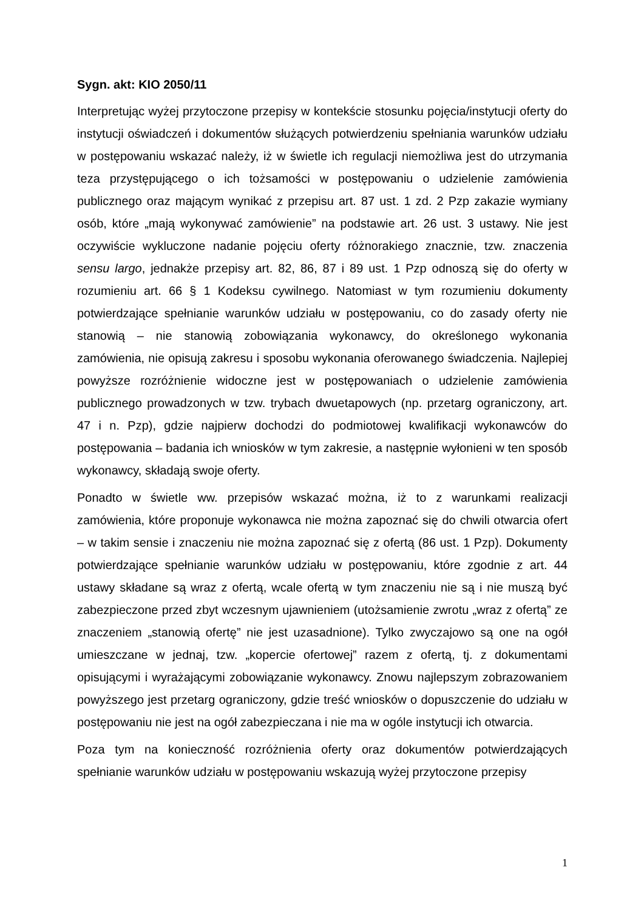Sygn. akt: KIO 2050/11
Interpretując wyżej przytoczone przepisy w kontekście stosunku pojęcia/instytucji oferty do instytucji oświadczeń i dokumentów służących potwierdzeniu spełniania warunków udziału w postępowaniu wskazać należy, iż w świetle ich regulacji niemożliwa jest do utrzymania teza przystępującego o ich tożsamości w postępowaniu o udzielenie zamówienia publicznego oraz mającym wynikać z przepisu art. 87 ust. 1 zd. 2 Pzp zakazie wymiany osób, które „mają wykonywać zamówienie” na podstawie art. 26 ust. 3 ustawy. Nie jest oczywiście wykluczone nadanie pojęciu oferty różnorakiego znacznie, tzw. znaczenia sensu largo, jednakże przepisy art. 82, 86, 87 i 89 ust. 1 Pzp odnoszą się do oferty w rozumieniu art. 66 § 1 Kodeksu cywilnego. Natomiast w tym rozumieniu dokumenty potwierdzające spełnianie warunków udziału w postępowaniu, co do zasady oferty nie stanowią – nie stanowią zobowiązania wykonawcy, do określonego wykonania zamówienia, nie opisują zakresu i sposobu wykonania oferowanego świadczenia. Najlepiej powyższe rozróżnienie widoczne jest w postępowaniach o udzielenie zamówienia publicznego prowadzonych w tzw. trybach dwuetapowych (np. przetarg ograniczony, art. 47 i n. Pzp), gdzie najpierw dochodzi do podmiotowej kwalifikacji wykonawców do postępowania – badania ich wniosków w tym zakresie, a następnie wyłonieni w ten sposób wykonawcy, składają swoje oferty.
Ponadto w świetle ww. przepisów wskazać można, iż to z warunkami realizacji zamówienia, które proponuje wykonawca nie można zapoznać się do chwili otwarcia ofert – w takim sensie i znaczeniu nie można zapoznać się z ofertą (86 ust. 1 Pzp). Dokumenty potwierdzające spełnianie warunków udziału w postępowaniu, które zgodnie z art. 44 ustawy składane są wraz z ofertą, wcale ofertą w tym znaczeniu nie są i nie muszą być zabezpieczone przed zbyt wczesnym ujawnieniem (utożsamienie zwrotu „wraz z ofertą” ze znaczeniem „stanowią ofertę” nie jest uzasadnione). Tylko zwyczajowo są one na ogół umieszczane w jednaj, tzw. „kopercie ofertowej” razem z ofertą, tj. z dokumentami opisującymi i wyrażającymi zobowiązanie wykonawcy. Znowu najlepszym zobrazowaniem powyższego jest przetarg ograniczony, gdzie treść wniosków o dopuszczenie do udziału w postępowaniu nie jest na ogół zabezpieczana i nie ma w ogóle instytucji ich otwarcia.
Poza tym na konieczność rozróżnienia oferty oraz dokumentów potwierdzających spełnianie warunków udziału w postępowaniu wskazują wyżej przytoczone przepisy
1